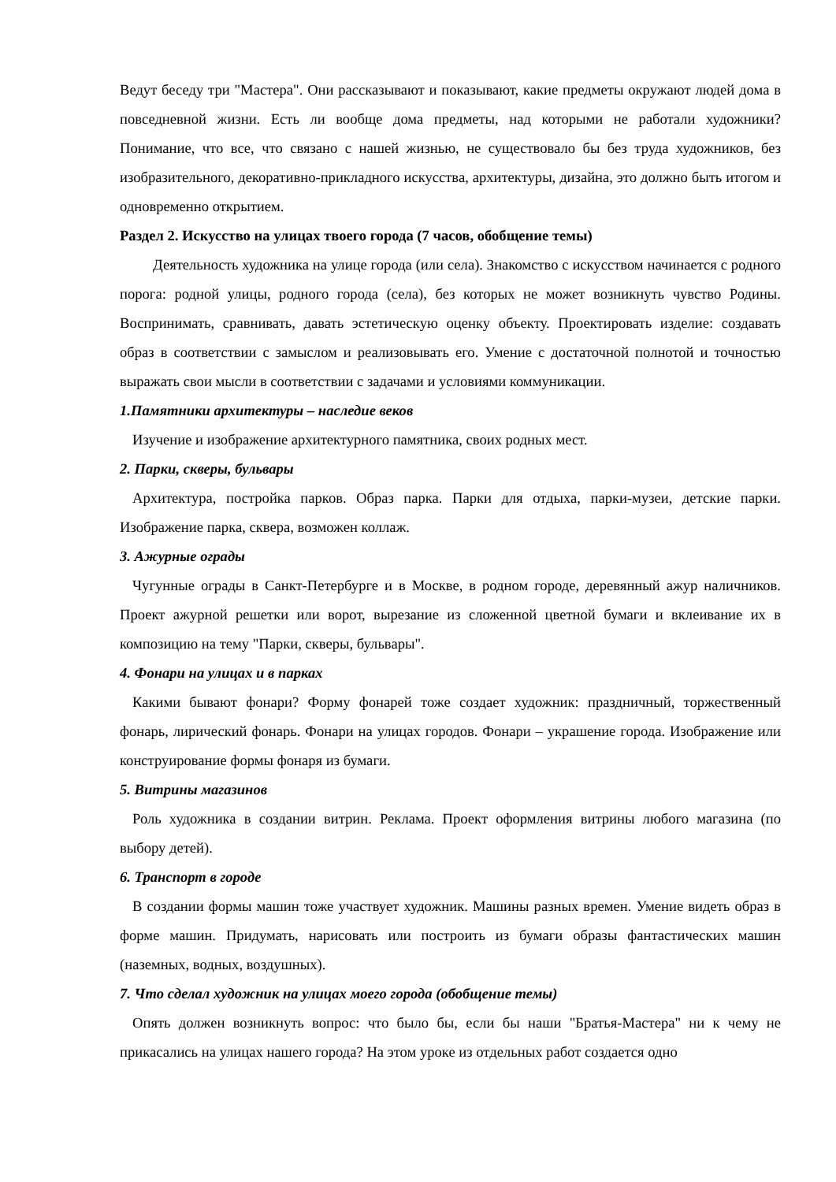Ведут беседу три "Мастера". Они рассказывают и показывают, какие предметы окружают людей дома в повседневной жизни. Есть ли вообще дома предметы, над которыми не работали художники? Понимание, что все, что связано с нашей жизнью, не существовало бы без труда художников, без изобразительного, декоративно-прикладного искусства, архитектуры, дизайна, это должно быть итогом и одновременно открытием.
Раздел 2. Искусство на улицах твоего города (7 часов, обобщение темы)
Деятельность художника на улице города (или села). Знакомство с искусством начинается с родного порога: родной улицы, родного города (села), без которых не может возникнуть чувство Родины. Воспринимать, сравнивать, давать эстетическую оценку объекту. Проектировать изделие: создавать образ в соответствии с замыслом и реализовывать его. Умение с достаточной полнотой и точностью выражать свои мысли в соответствии с задачами и условиями коммуникации.
1.Памятники архитектуры – наследие веков
Изучение и изображение архитектурного памятника, своих родных мест.
2. Парки, скверы, бульвары
Архитектура, постройка парков. Образ парка. Парки для отдыха, парки-музеи, детские парки. Изображение парка, сквера, возможен коллаж.
3. Ажурные ограды
Чугунные ограды в Санкт-Петербурге и в Москве, в родном городе, деревянный ажур наличников. Проект ажурной решетки или ворот, вырезание из сложенной цветной бумаги и вклеивание их в композицию на тему "Парки, скверы, бульвары".
4. Фонари на улицах и в парках
Какими бывают фонари? Форму фонарей тоже создает художник: праздничный, торжественный фонарь, лирический фонарь. Фонари на улицах городов. Фонари – украшение города. Изображение или конструирование формы фонаря из бумаги.
5. Витрины магазинов
Роль художника в создании витрин. Реклама. Проект оформления витрины любого магазина (по выбору детей).
6. Транспорт в городе
В создании формы машин тоже участвует художник. Машины разных времен. Умение видеть образ в форме машин. Придумать, нарисовать или построить из бумаги образы фантастических машин (наземных, водных, воздушных).
7. Что сделал художник на улицах моего города (обобщение темы)
Опять должен возникнуть вопрос: что было бы, если бы наши "Братья-Мастера" ни к чему не прикасались на улицах нашего города? На этом уроке из отдельных работ создается одно